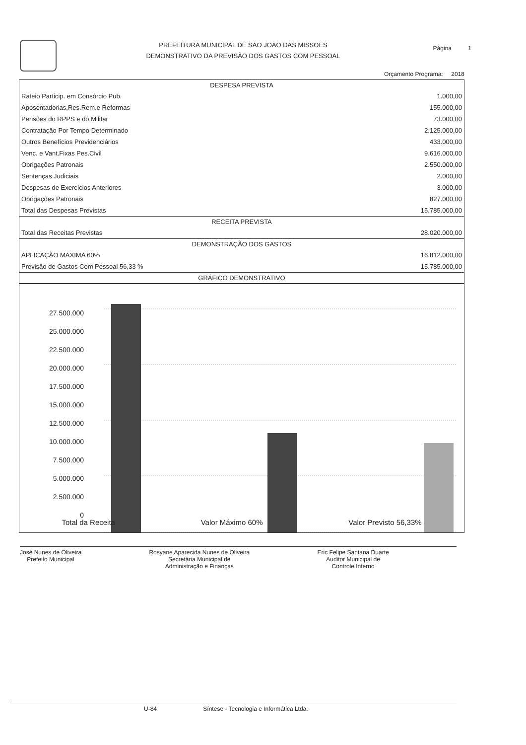PREFEITURA MUNICIPAL DE SAO JOAO DAS MISSOES
DEMONSTRATIVO DA PREVISÃO DOS GASTOS COM PESSOAL
Página 1
Orçamento Programa: 2018
| DESPESA PREVISTA | |
| --- | --- |
| Rateio Particip. em Consórcio Pub. | 1.000,00 |
| Aposentadorias,Res.Rem.e Reformas | 155.000,00 |
| Pensões do RPPS e do Militar | 73.000,00 |
| Contratação Por Tempo Determinado | 2.125.000,00 |
| Outros Benefícios Previdenciários | 433.000,00 |
| Venc. e Vant.Fixas Pes.Civil | 9.616.000,00 |
| Obrigações Patronais | 2.550.000,00 |
| Sentenças Judiciais | 2.000,00 |
| Despesas de Exercícios Anteriores | 3.000,00 |
| Obrigações Patronais | 827.000,00 |
| Total das Despesas Previstas | 15.785.000,00 |
| RECEITA PREVISTA | |
| Total das Receitas Previstas | 28.020.000,00 |
| DEMONSTRAÇÃO DOS GASTOS | |
| APLICAÇÃO MÁXIMA 60% | 16.812.000,00 |
| Previsão de Gastos Com Pessoal 56,33 % | 15.785.000,00 |
| GRÁFICO DEMONSTRATIVO | |
27.500.000
25.000.000
22.500.000
20.000.000
17.500.000
15.000.000
12.500.000
10.000.000
7.500.000
5.000.000
2.500.000
0
Total da Receita Valor Máximo 60% Valor Previsto 56,33%
José Nunes de Oliveira
Prefeito Municipal
Rosyane Aparecida Nunes de Oliveira
Secretária Municipal de
Administração e Finanças
Eric Felipe Santana Duarte
Auditor Municipal de
Controle Interno
U-84 Síntese - Tecnologia e Informática Ltda.